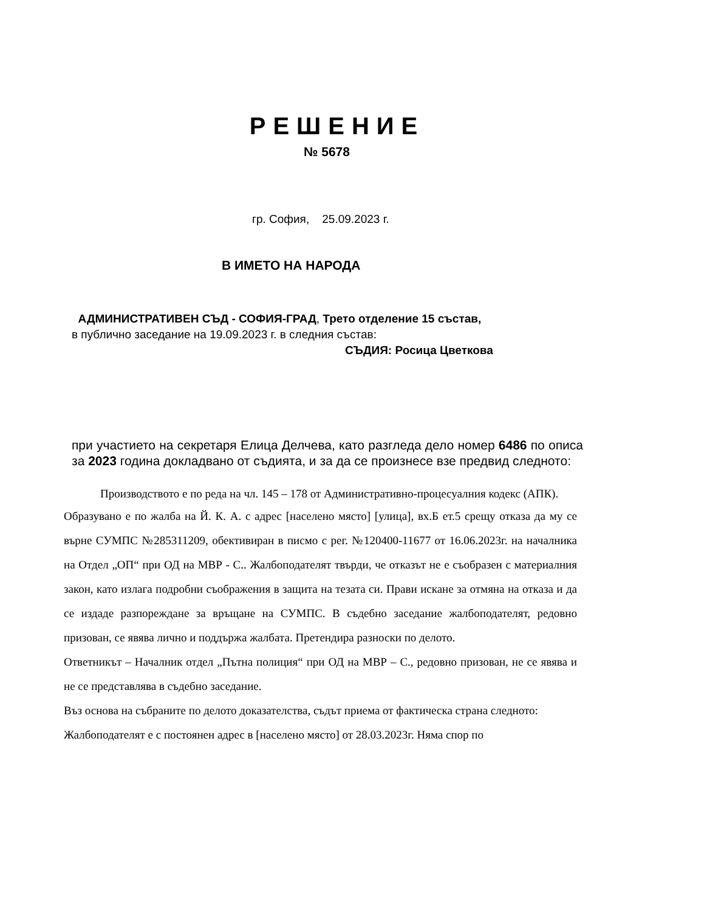РЕШЕНИЕ
№ 5678
гр. София, 25.09.2023 г.
В ИМЕТО НА НАРОДА
АДМИНИСТРАТИВЕН СЪД - СОФИЯ-ГРАД, Трето отделение 15 състав,
в публично заседание на 19.09.2023 г. в следния състав:
СЪДИЯ: Росица Цветкова
при участието на секретаря Елица Делчева, като разгледа дело номер 6486 по описа за 2023 година докладвано от съдията, и за да се произнесе взе предвид следното:
Производството е по реда на чл. 145 – 178 от Административно-процесуалния кодекс (АПК).
Образувано е по жалба на Й. К. А. с адрес [населено място] [улица], вх.Б ет.5 срещу отказа да му се върне СУМПС №285311209, обективиран в писмо с рег. №120400-11677 от 16.06.2023г. на началника на Отдел „ОП“ при ОД на МВР - С.. Жалбоподателят твърди, че отказът не е съобразен с материалния закон, като излага подробни съображения в защита на тезата си. Прави искане за отмяна на отказа и да се издаде разпореждане за връщане на СУМПС. В съдебно заседание жалбоподателят, редовно призован, се явява лично и поддържа жалбата. Претендира разноски по делото.
Ответникът – Началник отдел „Пътна полиция“ при ОД на МВР – С., редовно призован, не се явява и не се представлява в съдебно заседание.
Въз основа на събраните по делото доказателства, съдът приема от фактическа страна следното:
Жалбоподателят е с постоянен адрес в [населено място] от 28.03.2023г. Няма спор по